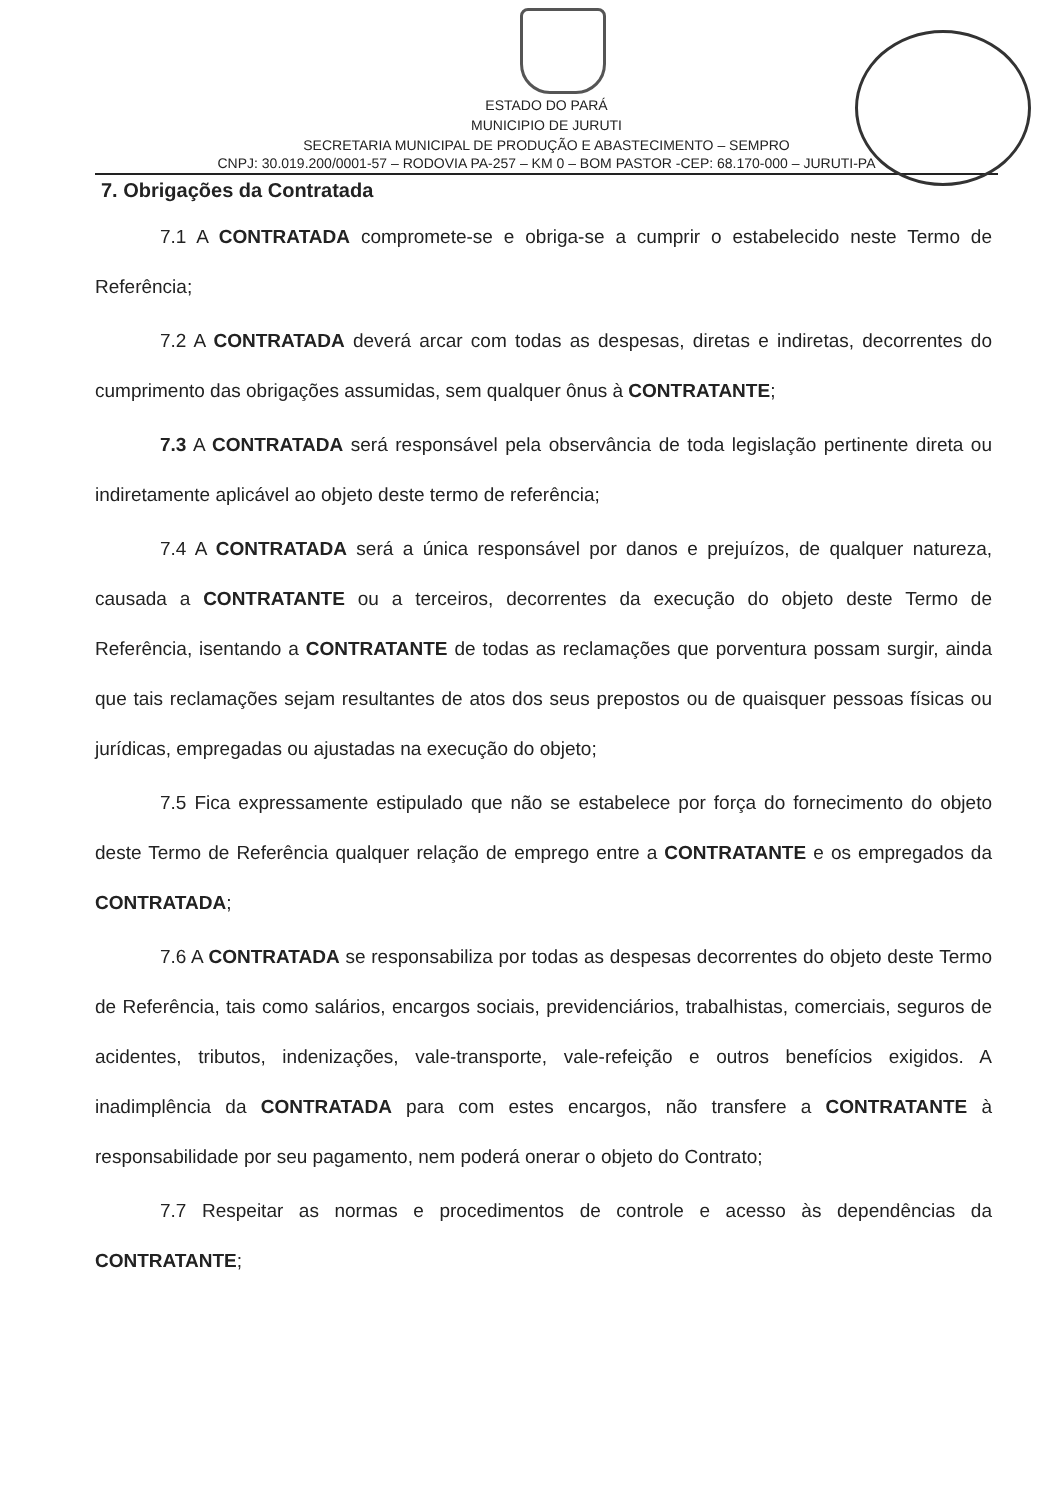ESTADO DO PARÁ
MUNICIPIO DE JURUTI
SECRETARIA MUNICIPAL DE PRODUÇÃO E ABASTECIMENTO – SEMPRO
CNPJ: 30.019.200/0001-57 – RODOVIA PA-257 – KM 0 – BOM PASTOR -CEP: 68.170-000 – JURUTI-PA
7. Obrigações da Contratada
7.1 A CONTRATADA compromete-se e obriga-se a cumprir o estabelecido neste Termo de Referência;
7.2 A CONTRATADA deverá arcar com todas as despesas, diretas e indiretas, decorrentes do cumprimento das obrigações assumidas, sem qualquer ônus à CONTRATANTE;
7.3 A CONTRATADA será responsável pela observância de toda legislação pertinente direta ou indiretamente aplicável ao objeto deste termo de referência;
7.4 A CONTRATADA será a única responsável por danos e prejuízos, de qualquer natureza, causada a CONTRATANTE ou a terceiros, decorrentes da execução do objeto deste Termo de Referência, isentando a CONTRATANTE de todas as reclamações que porventura possam surgir, ainda que tais reclamações sejam resultantes de atos dos seus prepostos ou de quaisquer pessoas físicas ou jurídicas, empregadas ou ajustadas na execução do objeto;
7.5 Fica expressamente estipulado que não se estabelece por força do fornecimento do objeto deste Termo de Referência qualquer relação de emprego entre a CONTRATANTE e os empregados da CONTRATADA;
7.6 A CONTRATADA se responsabiliza por todas as despesas decorrentes do objeto deste Termo de Referência, tais como salários, encargos sociais, previdenciários, trabalhistas, comerciais, seguros de acidentes, tributos, indenizações, vale-transporte, vale-refeição e outros benefícios exigidos. A inadimplência da CONTRATADA para com estes encargos, não transfere a CONTRATANTE à responsabilidade por seu pagamento, nem poderá onerar o objeto do Contrato;
7.7 Respeitar as normas e procedimentos de controle e acesso às dependências da CONTRATANTE;